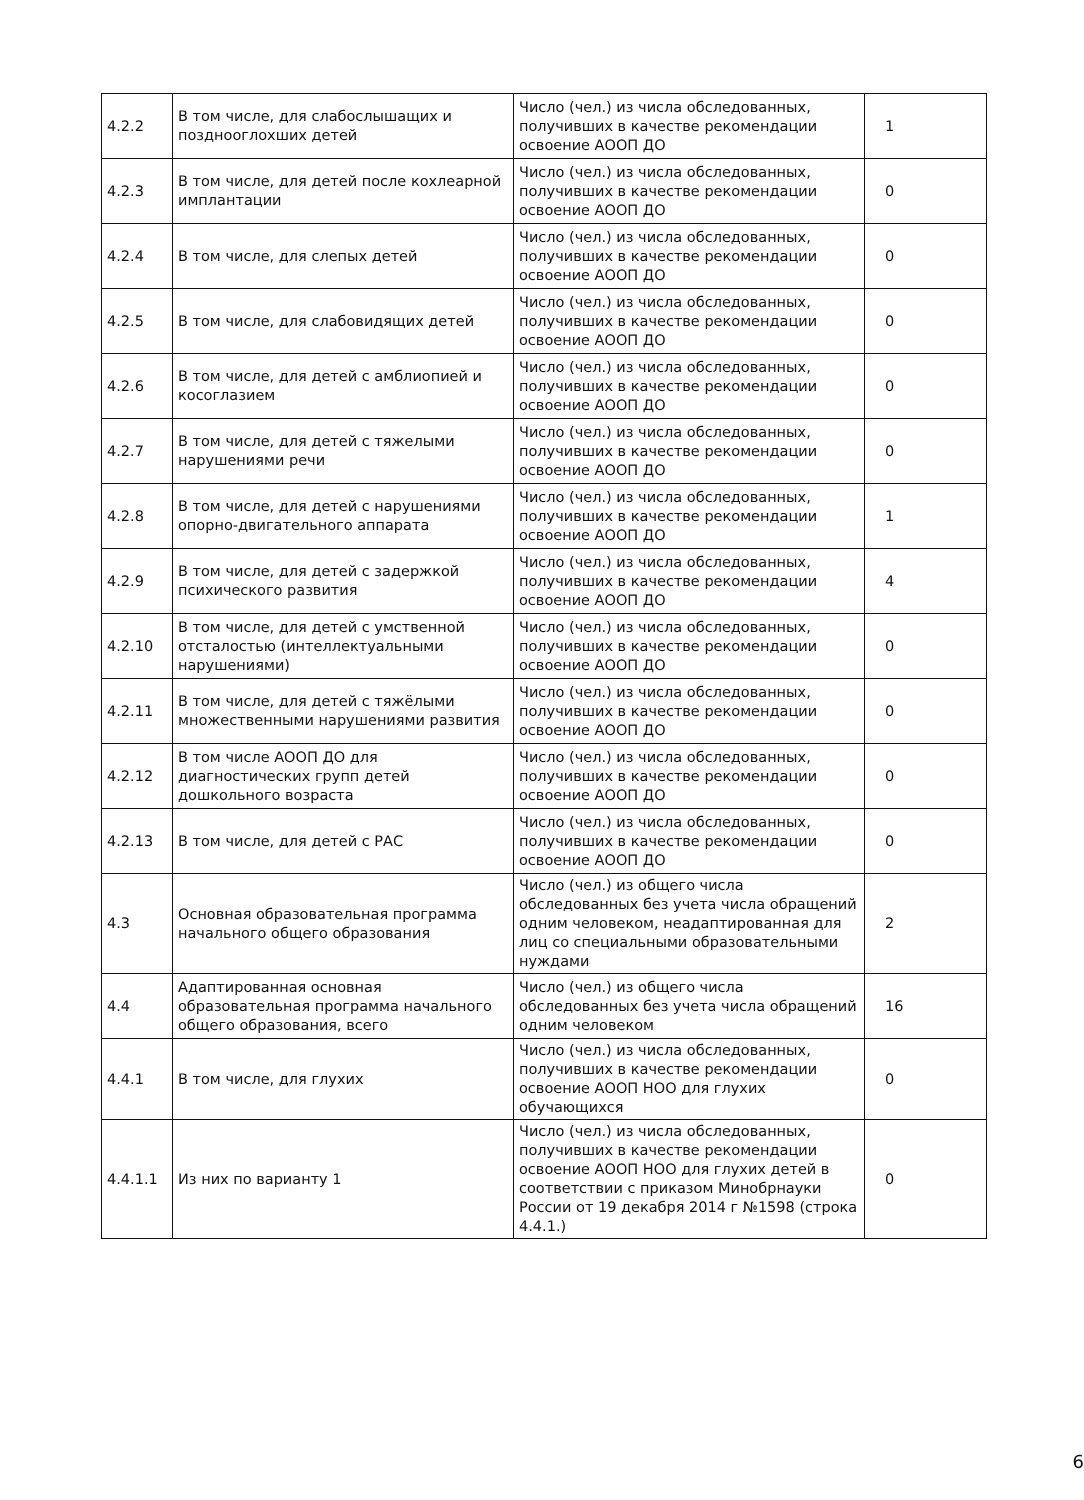| 4.2.2 | В том числе, для слабослышащих и позднооглохших детей | Число (чел.) из числа обследованных, получивших в качестве рекомендации освоение АООП ДО | 1 |
| 4.2.3 | В том числе, для детей после кохлеарной имплантации | Число (чел.) из числа обследованных, получивших в качестве рекомендации освоение АООП ДО | 0 |
| 4.2.4 | В том числе, для слепых детей | Число (чел.) из числа обследованных, получивших в качестве рекомендации освоение АООП ДО | 0 |
| 4.2.5 | В том числе, для слабовидящих детей | Число (чел.) из числа обследованных, получивших в качестве рекомендации освоение АООП ДО | 0 |
| 4.2.6 | В том числе, для детей с амблиопией и косоглазием | Число (чел.) из числа обследованных, получивших в качестве рекомендации освоение АООП ДО | 0 |
| 4.2.7 | В том числе, для детей с тяжелыми нарушениями речи | Число (чел.) из числа обследованных, получивших в качестве рекомендации освоение АООП ДО | 0 |
| 4.2.8 | В том числе, для детей с нарушениями опорно-двигательного аппарата | Число (чел.) из числа обследованных, получивших в качестве рекомендации освоение АООП ДО | 1 |
| 4.2.9 | В том числе, для детей с задержкой психического развития | Число (чел.) из числа обследованных, получивших в качестве рекомендации освоение АООП ДО | 4 |
| 4.2.10 | В том числе, для детей с умственной отсталостью (интеллектуальными нарушениями) | Число (чел.) из числа обследованных, получивших в качестве рекомендации освоение АООП ДО | 0 |
| 4.2.11 | В том числе, для детей с тяжёлыми множественными нарушениями развития | Число (чел.) из числа обследованных, получивших в качестве рекомендации освоение АООП ДО | 0 |
| 4.2.12 | В том числе АООП ДО для диагностических групп детей дошкольного возраста | Число (чел.) из числа обследованных, получивших в качестве рекомендации освоение АООП ДО | 0 |
| 4.2.13 | В том числе, для детей с РАС | Число (чел.) из числа обследованных, получивших в качестве рекомендации освоение АООП ДО | 0 |
| 4.3 | Основная образовательная программа начального общего образования | Число (чел.) из общего числа обследованных без учета числа обращений одним человеком, неадаптированная для лиц со специальными образовательными нуждами | 2 |
| 4.4 | Адаптированная основная образовательная программа начального общего образования, всего | Число (чел.) из общего числа обследованных без учета числа обращений одним человеком | 16 |
| 4.4.1 | В том числе, для глухих | Число (чел.) из числа обследованных, получивших в качестве рекомендации освоение АООП НОО для глухих обучающихся | 0 |
| 4.4.1.1 | Из них по варианту 1 | Число (чел.) из числа обследованных, получивших в качестве рекомендации освоение АООП НОО для глухих детей в соответствии с приказом Минобрнауки России от 19 декабря 2014 г №1598 (строка 4.4.1.) | 0 |
6